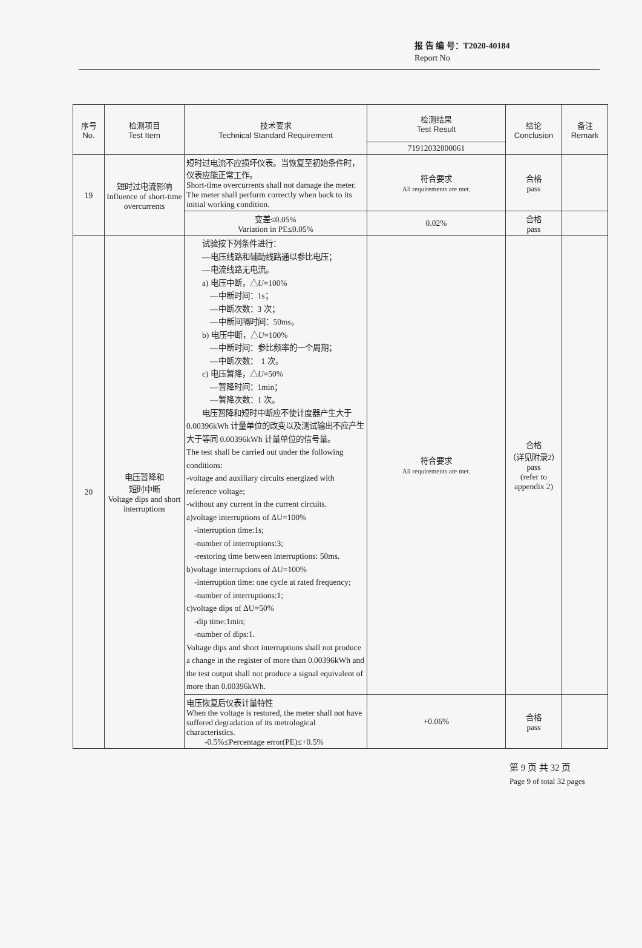报 告 编 号：T2020-40184
Report No
| 序号 No. | 检测项目 Test Item | 技术要求 Technical Standard Requirement | 检测结果 Test Result | 结论 Conclusion | 备注 Remark |
| --- | --- | --- | --- | --- | --- |
| | | | 71912032800061 | | |
| 19 | 短时过电流影响 Influence of short-time overcurrents | 短时过电流不应损坏仪表。当恢复至初始条件时，仪表应能正常工作。 Short-time overcurrents shall not damage the meter. The meter shall perform correctly when back to its initial working condition. | 符合要求 All requirements are met. | 合格 pass | |
| | | 变差≤0.05% Variation in PE≤0.05% | 0.02% | 合格 pass | |
| 20 | 电压暂降和 短时中断 Voltage dips and short interruptions | 试验按下列条件进行： —电压线路和辅助线路通以参比电压； —电流线路无电流。 a) 电压中断，△ U =100% —中断时间：1s； —中断次数：3 次； —中断间隔时间：50ms。 b) 电压中断，△ U =100% —中断时间：参比频率的一个周期； —中断次数： 1 次。 c) 电压暂降，△ U =50% —暂降时间：1min； —暂降次数：1 次。 电压暂降和短时中断应不使计度器产生大于 0.00396kWh 计量单位的改变以及测试输出不应产生大于等同 0.00396kWh 计量单位的信号量。 The test shall be carried out under the following conditions: -voltage and auxiliary circuits energized with reference voltage; -without any current in the current circuits. a)voltage interruptions of ΔU=100% -interruption time:1s; -number of interruptions:3; -restoring time between interruptions: 50ms. b)voltage interruptions of ΔU=100% -interruption time: one cycle at rated frequency; -number of interruptions:1; c)voltage dips of ΔU=50% -dip time:1min; -number of dips:1. Voltage dips and short interruptions shall not produce a change in the register of more than 0.00396kWh and the test output shall not produce a signal equivalent of more than 0.00396kWh. | 符合要求 All requirements are met. | 合格 （详见附录2） pass (refer to appendix 2) | |
| | | 电压恢复后仪表计量特性 When the voltage is restored, the meter shall not have suffered degradation of its metrological characteristics. -0.5%≤Percentage error(PE)≤+0.5% | +0.06% | 合格 pass | |
第 9 页 共 32 页
Page 9 of total 32 pages